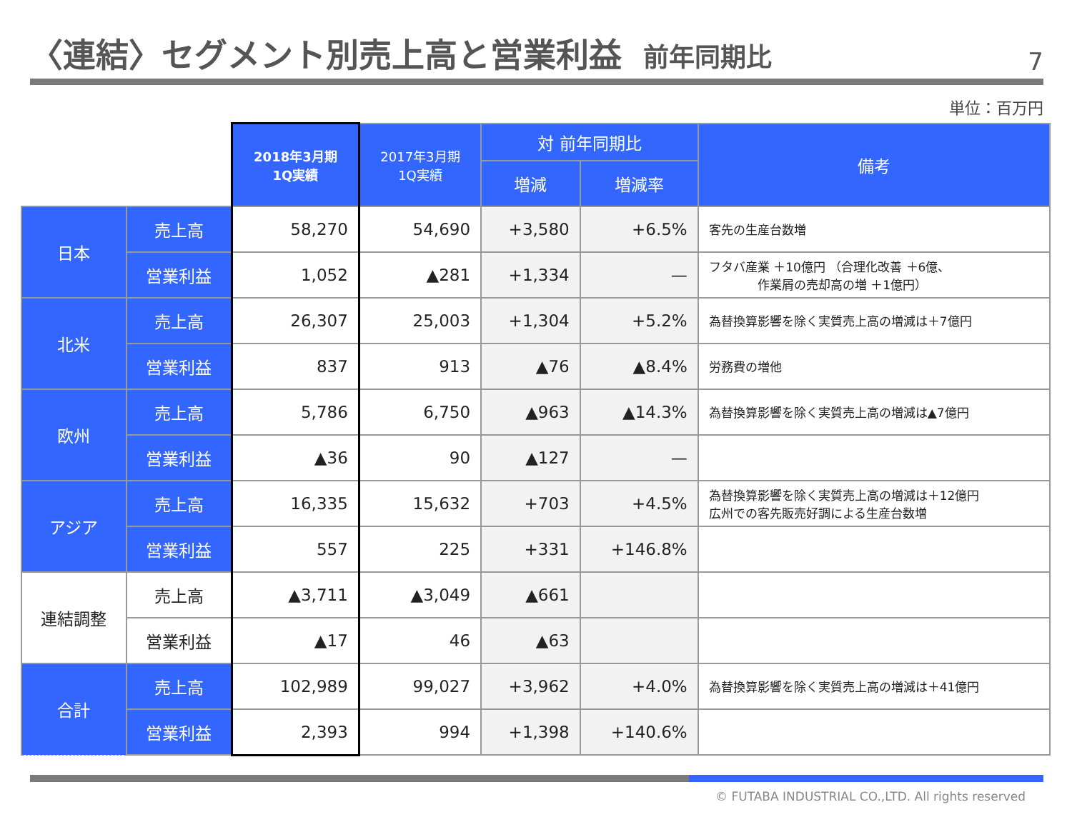〈連結〉セグメント別売上高と営業利益 前年同期比
7
単位：百万円
| | | 2018年3月期 1Q実績 | 2017年3月期 1Q実績 | 対 前年同期比 | | 備考 |
| | | | | 増減 | 増減率 | |
| 日本 | 売上高 | 58,270 | 54,690 | +3,580 | +6.5% | 客先の生産台数増 |
| | 営業利益 | 1,052 | ▲281 | +1,334 | — | フタバ産業 ＋10億円 （合理化改善 ＋6億、 作業屑の売却高の増 ＋1億円） |
| 北米 | 売上高 | 26,307 | 25,003 | +1,304 | +5.2% | 為替換算影響を除く実質売上高の増減は＋7億円 |
| | 営業利益 | 837 | 913 | ▲76 | ▲8.4% | 労務費の増他 |
| 欧州 | 売上高 | 5,786 | 6,750 | ▲963 | ▲14.3% | 為替換算影響を除く実質売上高の増減は▲7億円 |
| | 営業利益 | ▲36 | 90 | ▲127 | — | |
| アジア | 売上高 | 16,335 | 15,632 | +703 | +4.5% | 為替換算影響を除く実質売上高の増減は＋12億円 広州での客先販売好調による生産台数増 |
| | 営業利益 | 557 | 225 | +331 | +146.8% | |
| 連結調整 | 売上高 | ▲3,711 | ▲3,049 | ▲661 | | |
| | 営業利益 | ▲17 | 46 | ▲63 | | |
| 合計 | 売上高 | 102,989 | 99,027 | +3,962 | +4.0% | 為替換算影響を除く実質売上高の増減は＋41億円 |
| | 営業利益 | 2,393 | 994 | +1,398 | +140.6% | |
© FUTABA INDUSTRIAL CO.,LTD. All rights reserved